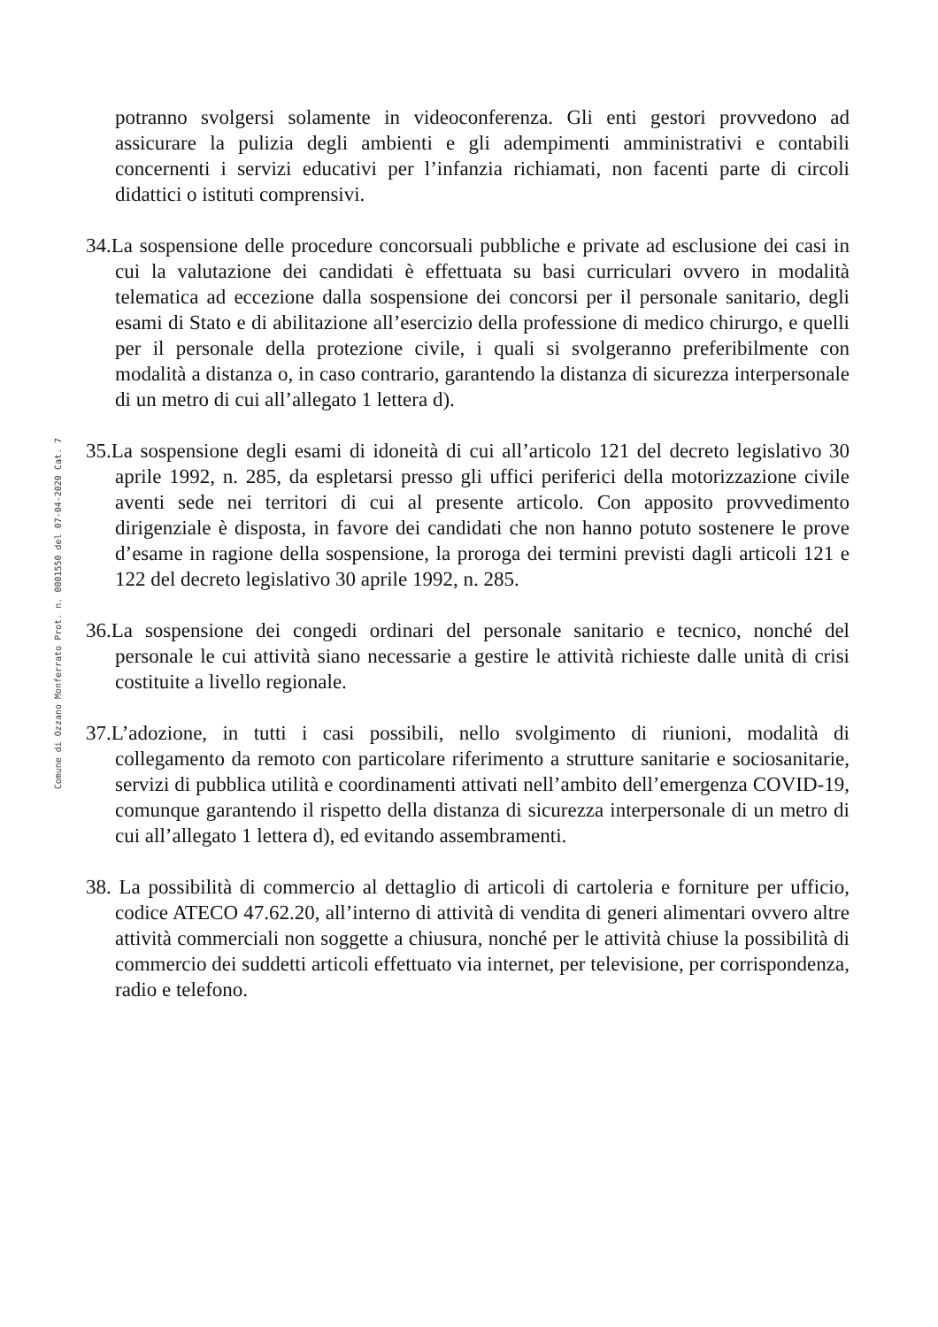Comune di Ozzano Monferrato Prot. n. 0001550 del 07-04-2020 Cat. 7
potranno svolgersi solamente in videoconferenza. Gli enti gestori provvedono ad assicurare la pulizia degli ambienti e gli adempimenti amministrativi e contabili concernenti i servizi educativi per l’infanzia richiamati, non facenti parte di circoli didattici o istituti comprensivi.
34. La sospensione delle procedure concorsuali pubbliche e private ad esclusione dei casi in cui la valutazione dei candidati è effettuata su basi curriculari ovvero in modalità telematica ad eccezione dalla sospensione dei concorsi per il personale sanitario, degli esami di Stato e di abilitazione all’esercizio della professione di medico chirurgo, e quelli per il personale della protezione civile, i quali si svolgeranno preferibilmente con modalità a distanza o, in caso contrario, garantendo la distanza di sicurezza interpersonale di un metro di cui all’allegato 1 lettera d).
35. La sospensione degli esami di idoneità di cui all’articolo 121 del decreto legislativo 30 aprile 1992, n. 285, da espletarsi presso gli uffici periferici della motorizzazione civile aventi sede nei territori di cui al presente articolo. Con apposito provvedimento dirigenziale è disposta, in favore dei candidati che non hanno potuto sostenere le prove d’esame in ragione della sospensione, la proroga dei termini previsti dagli articoli 121 e 122 del decreto legislativo 30 aprile 1992, n. 285.
36. La sospensione dei congedi ordinari del personale sanitario e tecnico, nonché del personale le cui attività siano necessarie a gestire le attività richieste dalle unità di crisi costituite a livello regionale.
37. L’adozione, in tutti i casi possibili, nello svolgimento di riunioni, modalità di collegamento da remoto con particolare riferimento a strutture sanitarie e sociosanitarie, servizi di pubblica utilità e coordinamenti attivati nell’ambito dell’emergenza COVID-19, comunque garantendo il rispetto della distanza di sicurezza interpersonale di un metro di cui all’allegato 1 lettera d), ed evitando assembramenti.
38. La possibilità di commercio al dettaglio di articoli di cartoleria e forniture per ufficio, codice ATECO 47.62.20, all’interno di attività di vendita di generi alimentari ovvero altre attività commerciali non soggette a chiusura, nonché per le attività chiuse la possibilità di commercio dei suddetti articoli effettuato via internet, per televisione, per corrispondenza, radio e telefono.